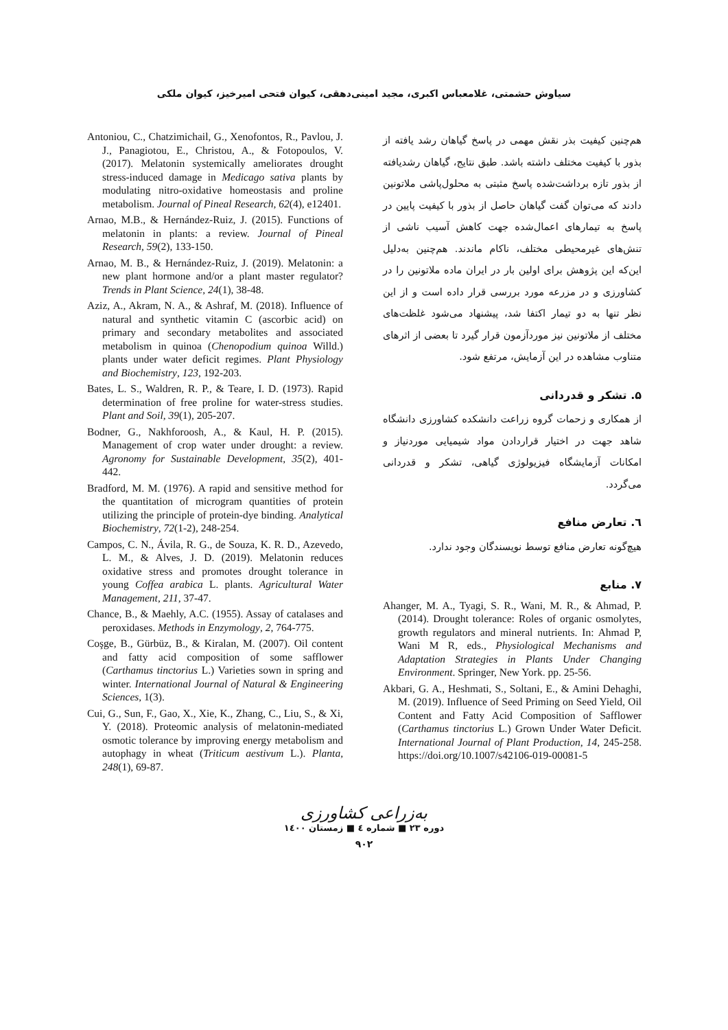سیاوش حشمتی، غلامعباس اکبری، مجید امینی‌دهقی، کیوان فتحی امیرخیز، کیوان ملکی
هم‌چنین کیفیت بذر نقش مهمی در پاسخ گیاهان رشد یافته از بذور با کیفیت مختلف داشته باشد. طبق نتایج، گیاهان رشدیافته از بذور تازه برداشت‌شده پاسخ مثبتی به محلول‌پاشی ملاتونین دادند که می‌توان گفت گیاهان حاصل از بذور با کیفیت پایین در پاسخ به تیمارهای اعمال‌شده جهت کاهش آسیب ناشی از تنش‌های غیرمحیطی مختلف، ناکام ماندند. هم‌چنین به‌دلیل این‌که این پژوهش برای اولین بار در ایران ماده ملاتونین را در کشاورزی و در مزرعه مورد بررسی قرار داده است و از این نظر تنها به دو تیمار اکتفا شد، پیشنهاد می‌شود غلظت‌های مختلف از ملاتونین نیز موردآزمون قرار گیرد تا بعضی از اثرهای متناوب مشاهده در این آزمایش، مرتفع شود.
۵. تشکر و قدردانی
از همکاری و زحمات گروه زراعت دانشکده کشاورزی دانشگاه شاهد جهت در اختیار قراردادن مواد شیمیایی موردنیاز و امکانات آزمایشگاه فیزیولوژی گیاهی، تشکر و قدردانی می‌گردد.
٦. تعارض منافع
هیچ‌گونه تعارض منافع توسط نویسندگان وجود ندارد.
۷. منابع
Ahanger, M. A., Tyagi, S. R., Wani, M. R., & Ahmad, P. (2014). Drought tolerance: Roles of organic osmolytes, growth regulators and mineral nutrients. In: Ahmad P, Wani M R, eds., Physiological Mechanisms and Adaptation Strategies in Plants Under Changing Environment. Springer, New York. pp. 25-56.
Akbari, G. A., Heshmati, S., Soltani, E., & Amini Dehaghi, M. (2019). Influence of Seed Priming on Seed Yield, Oil Content and Fatty Acid Composition of Safflower (Carthamus tinctorius L.) Grown Under Water Deficit. International Journal of Plant Production, 14, 245-258. https://doi.org/10.1007/s42106-019-00081-5
Antoniou, C., Chatzimichail, G., Xenofontos, R., Pavlou, J. J., Panagiotou, E., Christou, A., & Fotopoulos, V. (2017). Melatonin systemically ameliorates drought stress-induced damage in Medicago sativa plants by modulating nitro-oxidative homeostasis and proline metabolism. Journal of Pineal Research, 62(4), e12401.
Arnao, M.B., & Hernández-Ruiz, J. (2015). Functions of melatonin in plants: a review. Journal of Pineal Research, 59(2), 133-150.
Arnao, M. B., & Hernández-Ruiz, J. (2019). Melatonin: a new plant hormone and/or a plant master regulator? Trends in Plant Science, 24(1), 38-48.
Aziz, A., Akram, N. A., & Ashraf, M. (2018). Influence of natural and synthetic vitamin C (ascorbic acid) on primary and secondary metabolites and associated metabolism in quinoa (Chenopodium quinoa Willd.) plants under water deficit regimes. Plant Physiology and Biochemistry, 123, 192-203.
Bates, L. S., Waldren, R. P., & Teare, I. D. (1973). Rapid determination of free proline for water-stress studies. Plant and Soil, 39(1), 205-207.
Bodner, G., Nakhforoosh, A., & Kaul, H. P. (2015). Management of crop water under drought: a review. Agronomy for Sustainable Development, 35(2), 401-442.
Bradford, M. M. (1976). A rapid and sensitive method for the quantitation of microgram quantities of protein utilizing the principle of protein-dye binding. Analytical Biochemistry, 72(1-2), 248-254.
Campos, C. N., Ávila, R. G., de Souza, K. R. D., Azevedo, L. M., & Alves, J. D. (2019). Melatonin reduces oxidative stress and promotes drought tolerance in young Coffea arabica L. plants. Agricultural Water Management, 211, 37-47.
Chance, B., & Maehly, A.C. (1955). Assay of catalases and peroxidases. Methods in Enzymology, 2, 764-775.
Coşge, B., Gürbüz, B., & Kiralan, M. (2007). Oil content and fatty acid composition of some safflower (Carthamus tinctorius L.) Varieties sown in spring and winter. International Journal of Natural & Engineering Sciences, 1(3).
Cui, G., Sun, F., Gao, X., Xie, K., Zhang, C., Liu, S., & Xi, Y. (2018). Proteomic analysis of melatonin-mediated osmotic tolerance by improving energy metabolism and autophagy in wheat (Triticum aestivum L.). Planta, 248(1), 69-87.
به‌زراعی کشاورزی
دوره ۲۳ ■ شماره ٤ ■ زمستان ۱٤۰۰
۹۰۲